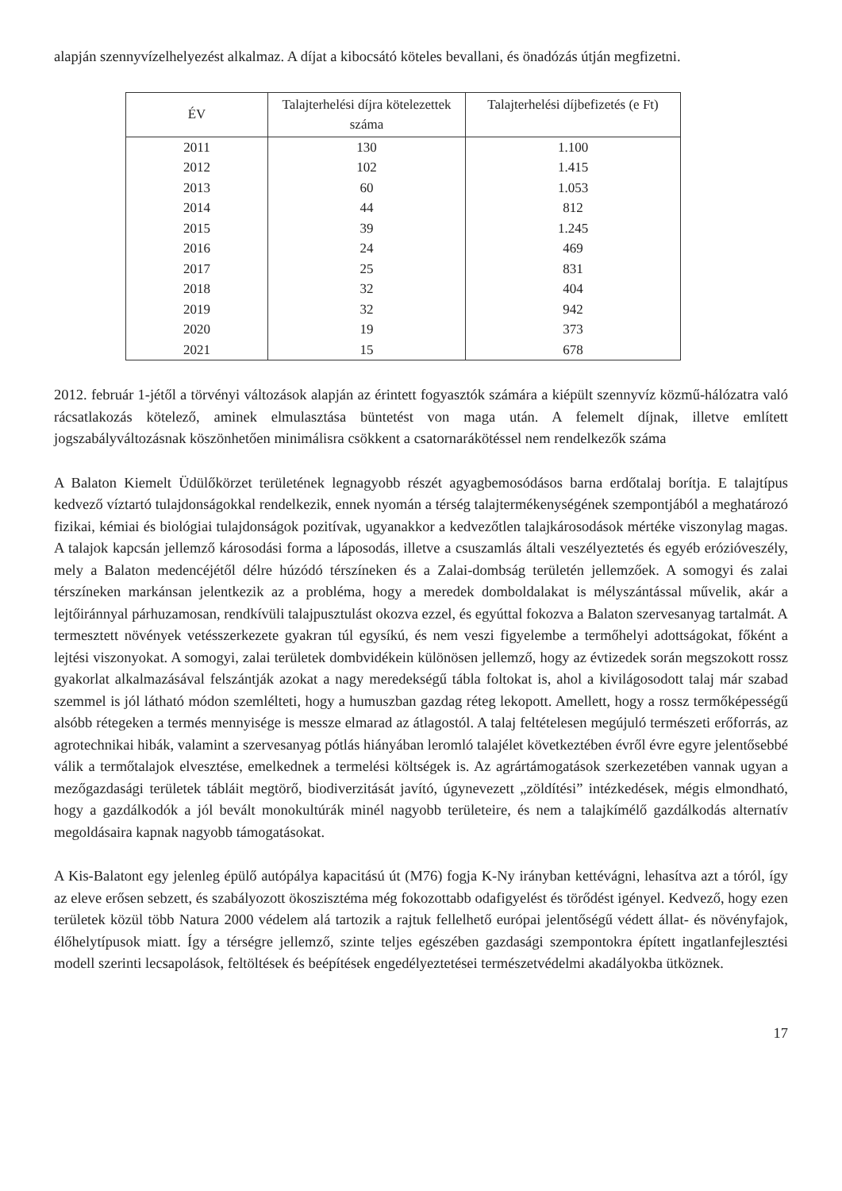alapján szennyvízelhelyezést alkalmaz. A díjat a kibocsátó köteles bevallani, és önadózás útján megfizetni.
| ÉV | Talajterhelési díjra kötelezettek száma | Talajterhelési díjbefizetés (e Ft) |
| --- | --- | --- |
| 2011 | 130 | 1.100 |
| 2012 | 102 | 1.415 |
| 2013 | 60 | 1.053 |
| 2014 | 44 | 812 |
| 2015 | 39 | 1.245 |
| 2016 | 24 | 469 |
| 2017 | 25 | 831 |
| 2018 | 32 | 404 |
| 2019 | 32 | 942 |
| 2020 | 19 | 373 |
| 2021 | 15 | 678 |
2012. február 1-jétől a törvényi változások alapján az érintett fogyasztók számára a kiépült szennyvíz közmű-hálózatra való rácsatlakozás kötelező, aminek elmulasztása büntetést von maga után. A felemelt díjnak, illetve említett jogszabályváltozásnak köszönhetően minimálisra csökkent a csatornarákötéssel nem rendelkezők száma
A Balaton Kiemelt Üdülőkörzet területének legnagyobb részét agyagbemosódásos barna erdőtalaj borítja. E talajtípus kedvező víztartó tulajdonságokkal rendelkezik, ennek nyomán a térség talajtermékenységének szempontjából a meghatározó fizikai, kémiai és biológiai tulajdonságok pozitívak, ugyanakkor a kedvezőtlen talajkárosodások mértéke viszonylag magas. A talajok kapcsán jellemző károsodási forma a láposodás, illetve a csuszamlás általi veszélyeztetés és egyéb erózióveszély, mely a Balaton medencéjétől délre húzódó térszíneken és a Zalai-dombság területén jellemzőek. A somogyi és zalai térszíneken markánsan jelentkezik az a probléma, hogy a meredek domboldalakat is mélyszántással művelik, akár a lejtőiránnyal párhuzamosan, rendkívüli talajpusztulást okozva ezzel, és egyúttal fokozva a Balaton szervesanyag tartalmát. A termesztett növények vetésszerkezete gyakran túl egysíkú, és nem veszi figyelembe a termőhelyi adottságokat, főként a lejtési viszonyokat. A somogyi, zalai területek dombvidékein különösen jellemző, hogy az évtizedek során megszokott rossz gyakorlat alkalmazásával felszántják azokat a nagy meredekségű tábla foltokat is, ahol a kivilágosodott talaj már szabad szemmel is jól látható módon szemlélteti, hogy a humuszban gazdag réteg lekopott. Amellett, hogy a rossz termőképességű alsóbb rétegeken a termés mennyisége is messze elmarad az átlagostól. A talaj feltételesen megújuló természeti erőforrás, az agrotechnikai hibák, valamint a szervesanyag pótlás hiányában leromló talajélet következtében évről évre egyre jelentősebbé válik a termőtalajok elvesztése, emelkednek a termelési költségek is. Az agrártámogatások szerkezetében vannak ugyan a mezőgazdasági területek tábláit megtörő, biodiverzitását javító, úgynevezett „zöldítési” intézkedések, mégis elmondható, hogy a gazdálkodók a jól bevált monokultúrák minél nagyobb területeire, és nem a talajkímélő gazdálkodás alternatív megoldásaira kapnak nagyobb támogatásokat.
A Kis-Balatont egy jelenleg épülő autópálya kapacitású út (M76) fogja K-Ny irányban kettévágni, lehasítva azt a tóról, így az eleve erősen sebzett, és szabályozott ökoszisztéma még fokozottabb odafigyelést és törődést igényel. Kedvező, hogy ezen területek közül több Natura 2000 védelem alá tartozik a rajtuk fellelhető európai jelentőségű védett állat- és növényfajok, élőhelytípusok miatt. Így a térségre jellemző, szinte teljes egészében gazdasági szempontokra épített ingatlanfejlesztési modell szerinti lecsapolások, feltöltések és beépítések engedélyeztetései természetvédelmi akadályokba ütköznek.
17